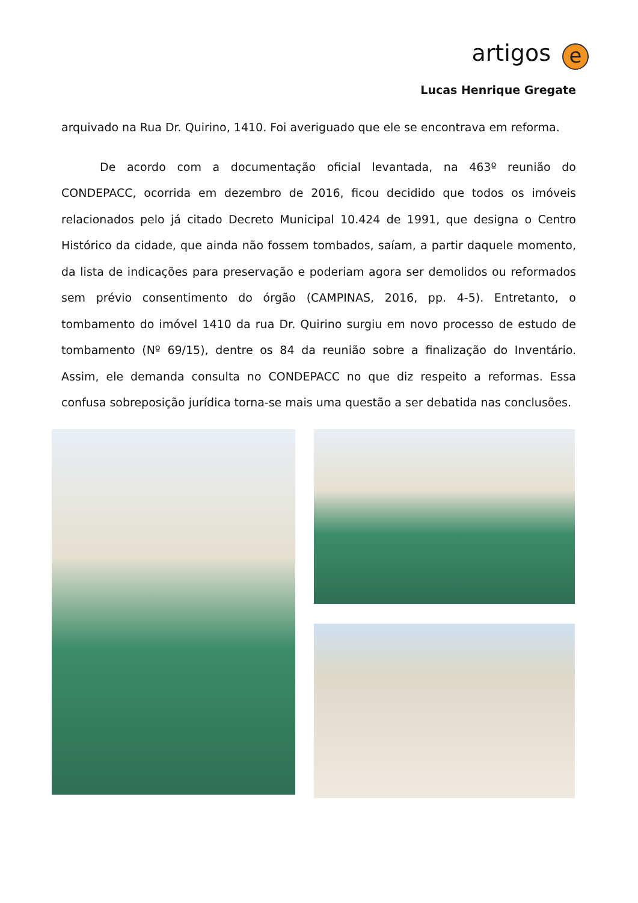artigos e
Lucas Henrique Gregate
arquivado na Rua Dr. Quirino, 1410. Foi averiguado que ele se encontrava em reforma.
De acordo com a documentação oficial levantada, na 463º reunião do CONDEPACC, ocorrida em dezembro de 2016, ficou decidido que todos os imóveis relacionados pelo já citado Decreto Municipal 10.424 de 1991, que designa o Centro Histórico da cidade, que ainda não fossem tombados, saíam, a partir daquele momento, da lista de indicações para preservação e poderiam agora ser demolidos ou reformados sem prévio consentimento do órgão (CAMPINAS, 2016, pp. 4-5). Entretanto, o tombamento do imóvel 1410 da rua Dr. Quirino surgiu em novo processo de estudo de tombamento (Nº 69/15), dentre os 84 da reunião sobre a finalização do Inventário. Assim, ele demanda consulta no CONDEPACC no que diz respeito a reformas. Essa confusa sobreposição jurídica torna-se mais uma questão a ser debatida nas conclusões.